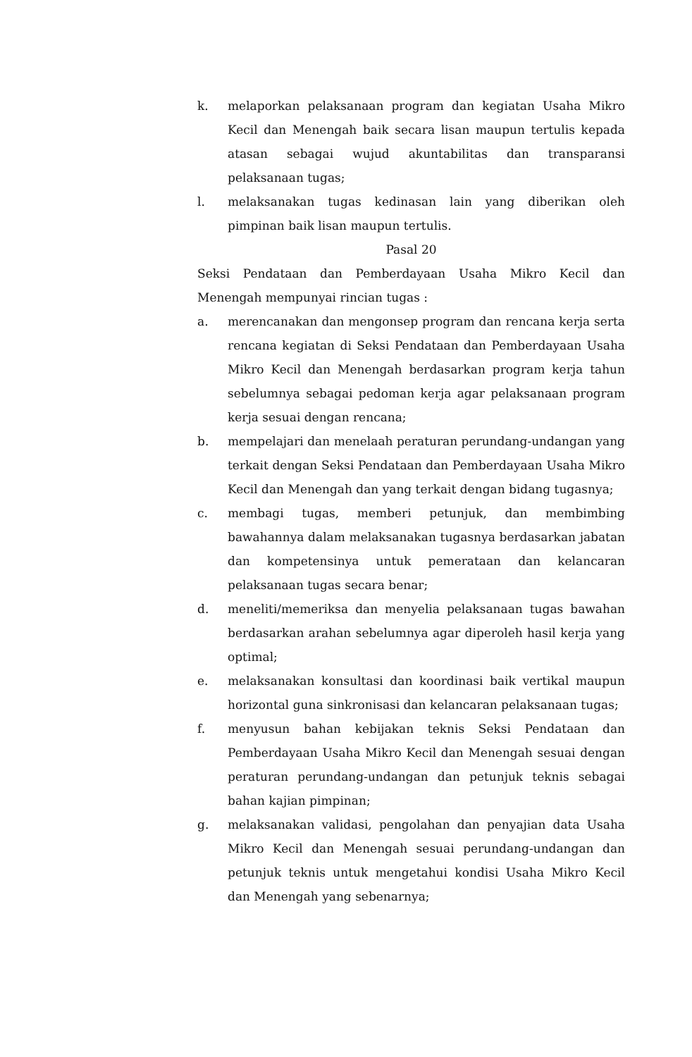k. melaporkan pelaksanaan program dan kegiatan Usaha Mikro Kecil dan Menengah baik secara lisan maupun tertulis kepada atasan sebagai wujud akuntabilitas dan transparansi pelaksanaan tugas;
l. melaksanakan tugas kedinasan lain yang diberikan oleh pimpinan baik lisan maupun tertulis.
Pasal 20
Seksi Pendataan dan Pemberdayaan Usaha Mikro Kecil dan Menengah mempunyai rincian tugas :
a. merencanakan dan mengonsep program dan rencana kerja serta rencana kegiatan di Seksi Pendataan dan Pemberdayaan Usaha Mikro Kecil dan Menengah berdasarkan program kerja tahun sebelumnya sebagai pedoman kerja agar pelaksanaan program kerja sesuai dengan rencana;
b. mempelajari dan menelaah peraturan perundang-undangan yang terkait dengan Seksi Pendataan dan Pemberdayaan Usaha Mikro Kecil dan Menengah dan yang terkait dengan bidang tugasnya;
c. membagi tugas, memberi petunjuk, dan membimbing bawahannya dalam melaksanakan tugasnya berdasarkan jabatan dan kompetensinya untuk pemerataan dan kelancaran pelaksanaan tugas secara benar;
d. meneliti/memeriksa dan menyelia pelaksanaan tugas bawahan berdasarkan arahan sebelumnya agar diperoleh hasil kerja yang optimal;
e. melaksanakan konsultasi dan koordinasi baik vertikal maupun horizontal guna sinkronisasi dan kelancaran pelaksanaan tugas;
f. menyusun bahan kebijakan teknis Seksi Pendataan dan Pemberdayaan Usaha Mikro Kecil dan Menengah sesuai dengan peraturan perundang-undangan dan petunjuk teknis sebagai bahan kajian pimpinan;
g. melaksanakan validasi, pengolahan dan penyajian data Usaha Mikro Kecil dan Menengah sesuai perundang-undangan dan petunjuk teknis untuk mengetahui kondisi Usaha Mikro Kecil dan Menengah yang sebenarnya;